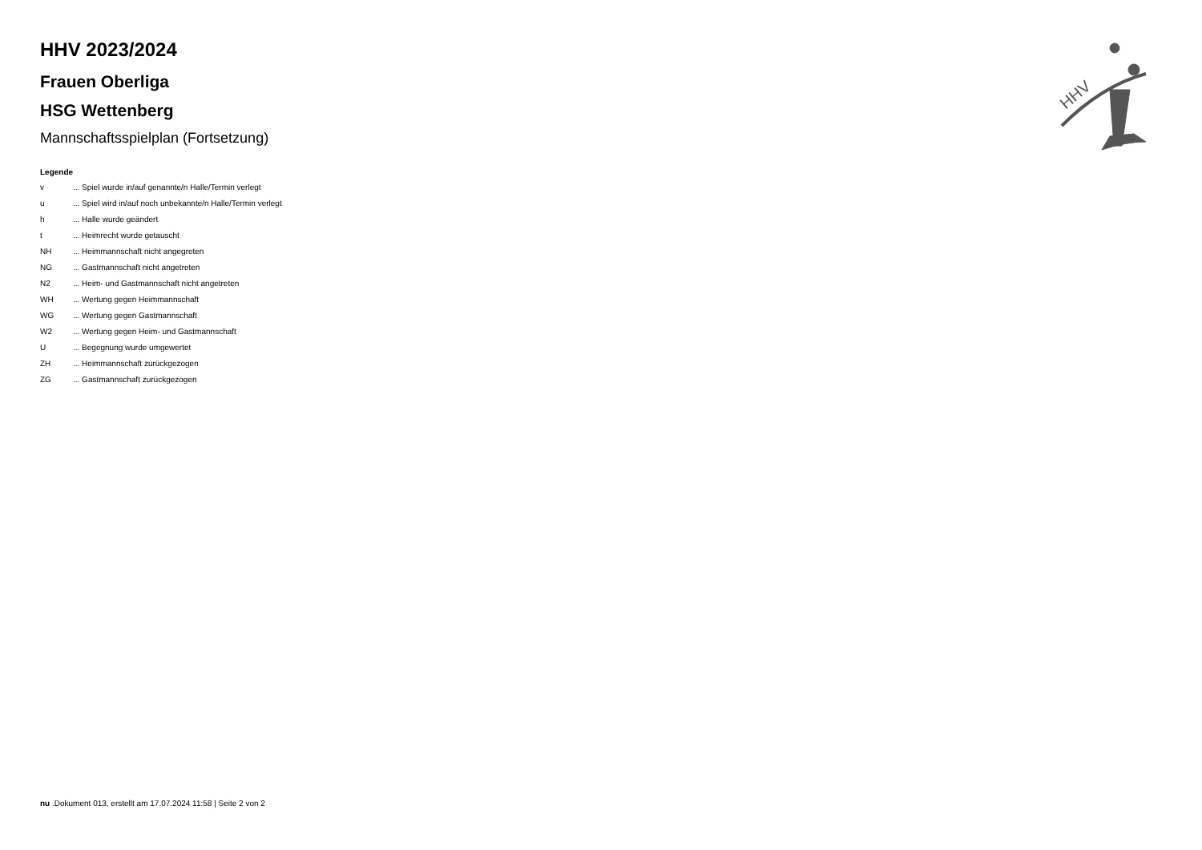HHV
HHV 2023/2024
Frauen Oberliga
HSG Wettenberg
Mannschaftsspielplan (Fortsetzung)
Legende
| v | ... Spiel wurde in/auf genannte/n Halle/Termin verlegt |
| u | ... Spiel wird in/auf noch unbekannte/n Halle/Termin verlegt |
| h | ... Halle wurde geändert |
| t | ... Heimrecht wurde getauscht |
| NH | ... Heimmannschaft nicht angegreten |
| NG | ... Gastmannschaft nicht angetreten |
| N2 | ... Heim- und Gastmannschaft nicht angetreten |
| WH | ... Wertung gegen Heimmannschaft |
| WG | ... Wertung gegen Gastmannschaft |
| W2 | ... Wertung gegen Heim- und Gastmannschaft |
| U | ... Begegnung wurde umgewertet |
| ZH | ... Heimmannschaft zurückgezogen |
| ZG | ... Gastmannschaft zurückgezogen |
nu .Dokument 013, erstellt am 17.07.2024 11:58 | Seite 2 von 2